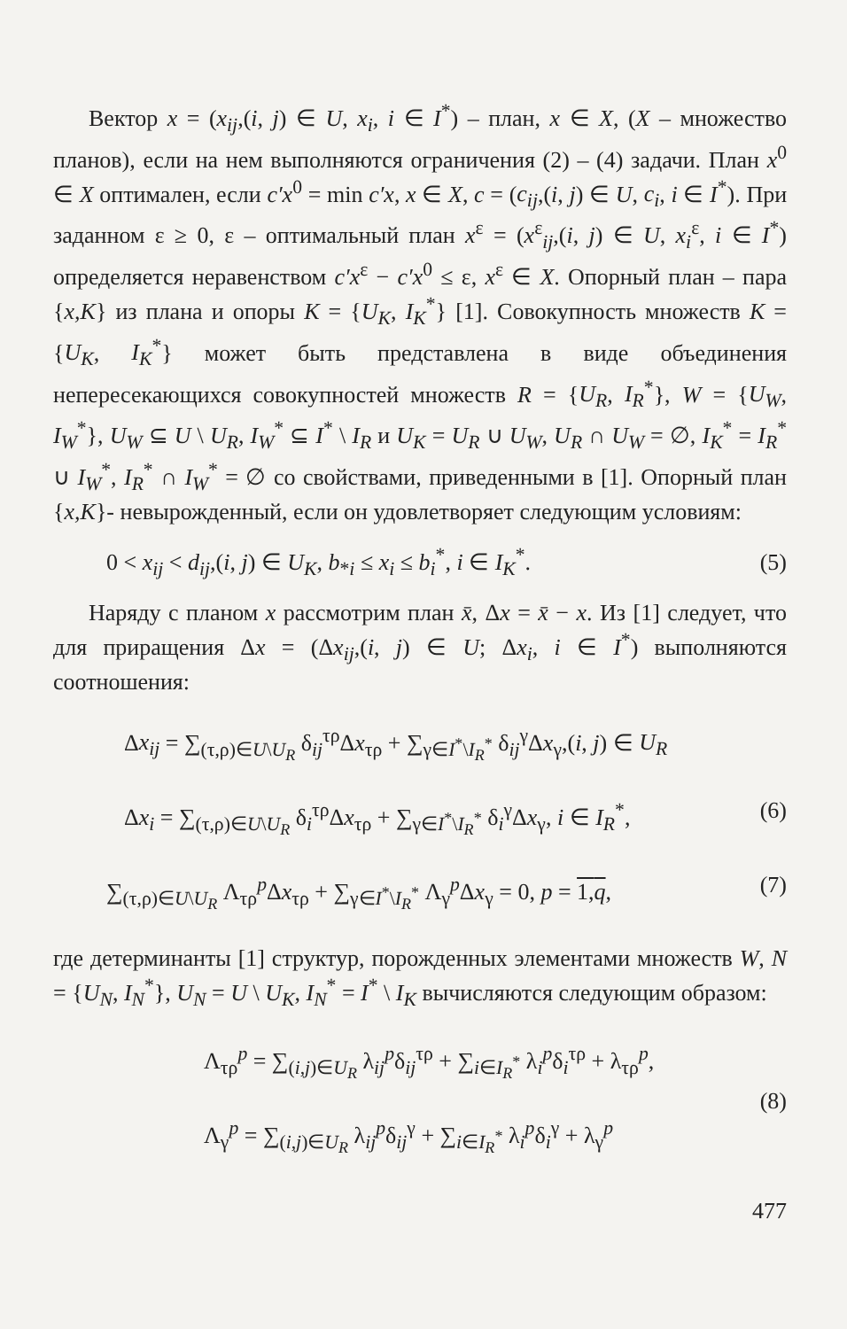Вектор x = (x<sub>ij</sub>,(i, j) ∈ U, x<sub>i</sub>, i ∈ I<sup>*</sup>) – план, x ∈ X, (X – множество планов), если на нем выполняются ограничения (2) – (4) задачи. План x<sup>0</sup> ∈ X оптимален, если c′x<sup>0</sup> = min c′x, x ∈ X, c = (c<sub>ij</sub>,(i, j) ∈ U, c<sub>i</sub>, i ∈ I<sup>*</sup>). При заданном ε ≥ 0, ε – оптимальный план x<sup>ε</sup> = (x<sup>ε</sup><sub>ij</sub>,(i, j) ∈ U, x<sub>i</sub><sup>ε</sup>, i ∈ I<sup>*</sup>) определяется неравенством c′x<sup>ε</sup> − c′x<sup>0</sup> ≤ ε, x<sup>ε</sup> ∈ X. Опорный план – пара {x,K} из плана и опоры K = {U<sub>K</sub>, I<sub>K</sub><sup>*</sup>} [1]. Совокупность множеств K = {U<sub>K</sub>, I<sub>K</sub><sup>*</sup>} может быть представлена в виде объединения непересекающихся совокупностей множеств R = {U<sub>R</sub>, I<sub>R</sub><sup>*</sup>}, W = {U<sub>W</sub>, I<sub>W</sub><sup>*</sup>}, U<sub>W</sub> ⊆ U \ U<sub>R</sub>, I<sub>W</sub><sup>*</sup> ⊆ I<sup>*</sup> \ I<sub>R</sub> и U<sub>K</sub> = U<sub>R</sub> ∪ U<sub>W</sub>, U<sub>R</sub> ∩ U<sub>W</sub> = ∅, I<sub>K</sub><sup>*</sup> = I<sub>R</sub><sup>*</sup> ∪ I<sub>W</sub><sup>*</sup>, I<sub>R</sub><sup>*</sup> ∩ I<sub>W</sub><sup>*</sup> = ∅ со свойствами, приведенными в [1]. Опорный план {x,K}- невырожденный, если он удовлетворяет следующим условиям:
0 < x<sub>ij</sub> < d<sub>ij</sub>,(i, j) ∈ U<sub>K</sub>, b<sub>*i</sub> ≤ x<sub>i</sub> ≤ b<sub>i</sub><sup>*</sup>, i ∈ I<sub>K</sub><sup>*</sup>. (5)
Наряду с планом x рассмотрим план x̄, Δx = x̄ − x. Из [1] следует, что для приращения Δx = (Δx<sub>ij</sub>,(i, j) ∈ U; Δx<sub>i</sub>, i ∈ I<sup>*</sup>) выполняются соотношения:
Δx<sub>ij</sub> = ∑<sub>(τ,ρ)∈U\U<sub>R</sub></sub> δ<sub>ij</sub><sup>τρ</sup>Δx<sub>τρ</sub> + ∑<sub>γ∈I<sup>*</sup>\I<sub>R</sub><sup>*</sup></sub> δ<sub>ij</sub><sup>γ</sup>Δx<sub>γ</sub>,(i, j) ∈ U<sub>R</sub>
Δx<sub>i</sub> = ∑<sub>(τ,ρ)∈U\U<sub>R</sub></sub> δ<sub>i</sub><sup>τρ</sup>Δx<sub>τρ</sub> + ∑<sub>γ∈I<sup>*</sup>\I<sub>R</sub><sup>*</sup></sub> δ<sub>i</sub><sup>γ</sup>Δx<sub>γ</sub>, i ∈ I<sub>R</sub><sup>*</sup>, (6)
∑<sub>(τ,ρ)∈U\U<sub>R</sub></sub> Λ<sub>τρ</sub><sup>p</sup>Δx<sub>τρ</sub> + ∑<sub>γ∈I<sup>*</sup>\I<sub>R</sub><sup>*</sup></sub> Λ<sub>γ</sub><sup>p</sup>Δx<sub>γ</sub> = 0, p = 1,q, (7)
где детерминанты [1] структур, порожденных элементами множеств W, N = {U<sub>N</sub>, I<sub>N</sub><sup>*</sup>}, U<sub>N</sub> = U \ U<sub>K</sub>, I<sub>N</sub><sup>*</sup> = I<sup>*</sup> \ I<sub>K</sub> вычисляются следующим образом:
Λ<sub>τρ</sub><sup>p</sup> = ∑<sub>(i,j)∈U<sub>R</sub></sub> λ<sub>ij</sub><sup>p</sup>δ<sub>ij</sub><sup>τρ</sup> + ∑<sub>i∈I<sub>R</sub><sup>*</sup></sub> λ<sub>i</sub><sup>p</sup>δ<sub>i</sub><sup>τρ</sup> + λ<sub>τρ</sub><sup>p</sup>,
Λ<sub>γ</sub><sup>p</sup> = ∑<sub>(i,j)∈U<sub>R</sub></sub> λ<sub>ij</sub><sup>p</sup>δ<sub>ij</sub><sup>γ</sup> + ∑<sub>i∈I<sub>R</sub><sup>*</sup></sub> λ<sub>i</sub><sup>p</sup>δ<sub>i</sub><sup>γ</sup> + λ<sub>γ</sub><sup>p</sup>
(8)
477